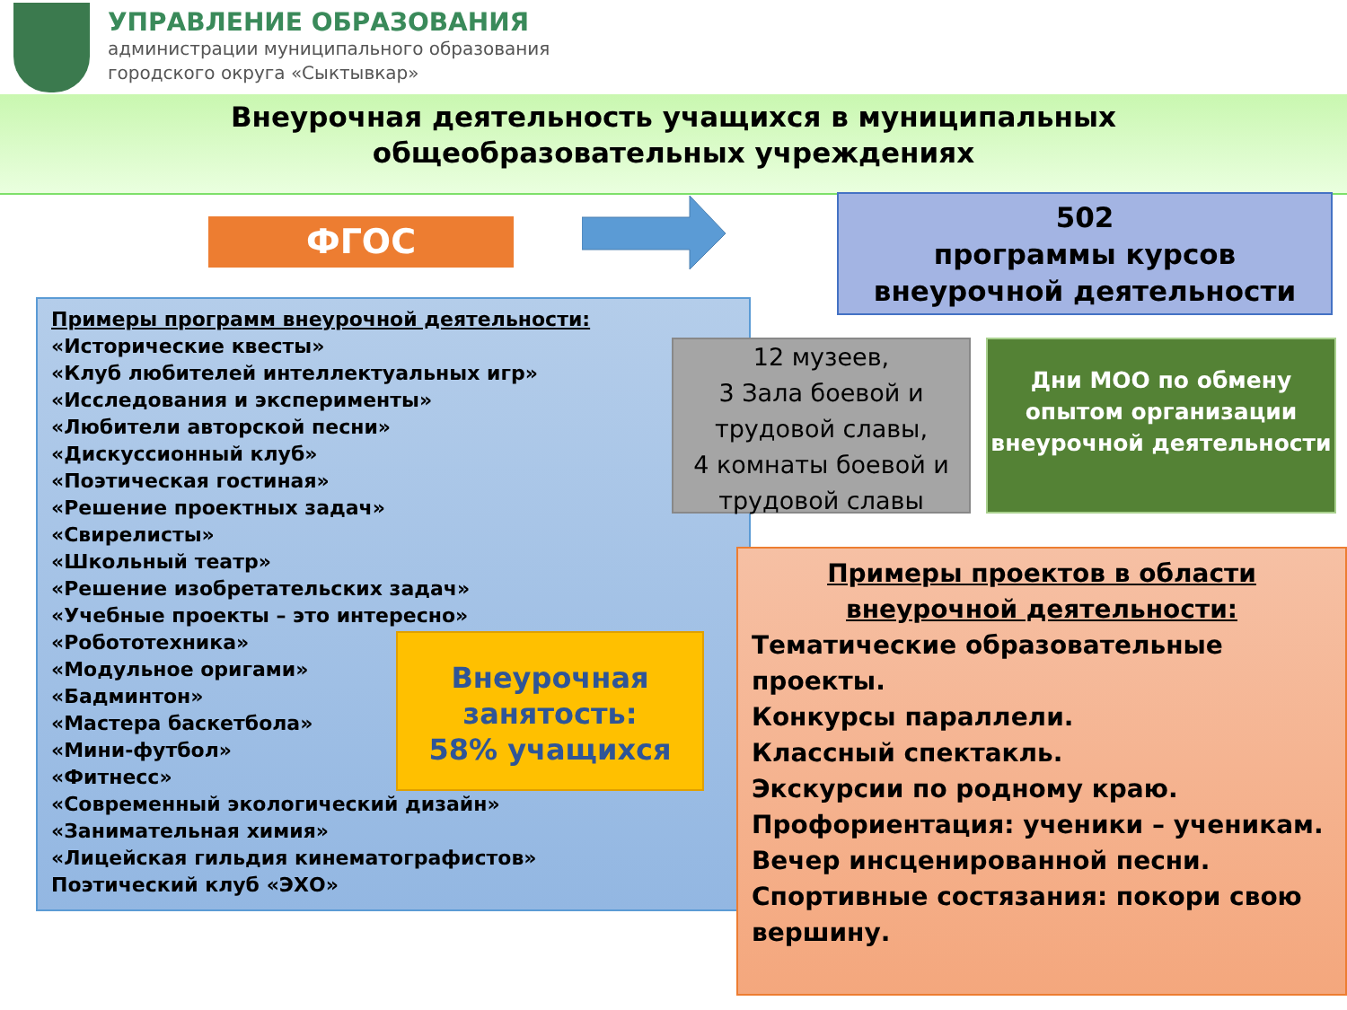УПРАВЛЕНИЕ ОБРАЗОВАНИЯ
администрации муниципального образования
городского округа «Сыктывкар»
Внеурочная деятельность учащихся в муниципальных
общеобразовательных учреждениях
ФГОС
502
программы курсов
внеурочной деятельности
Примеры программ внеурочной деятельности:
«Исторические квесты»
«Клуб любителей интеллектуальных игр»
«Исследования и эксперименты»
«Любители авторской песни»
«Дискуссионный клуб»
«Поэтическая гостиная»
«Решение проектных задач»
«Свирелисты»
«Школьный театр»
«Решение изобретательских задач»
«Учебные проекты – это интересно»
«Робототехника»
«Модульное оригами»
«Бадминтон»
«Мастера баскетбола»
«Мини-футбол»
«Фитнесс»
«Современный экологический дизайн»
«Занимательная химия»
«Лицейская гильдия кинематографистов»
Поэтический клуб «ЭХО»
Внеурочная занятость:
58% учащихся
12 музеев,
3 Зала боевой и трудовой славы,
4 комнаты боевой и трудовой славы
Дни МОО по обмену опытом организации внеурочной деятельности
Примеры проектов в области внеурочной деятельности:
Тематические образовательные проекты.
Конкурсы параллели.
Классный спектакль.
Экскурсии по родному краю.
Профориентация: ученики – ученикам.
Вечер инсценированной песни.
Спортивные состязания: покори свою вершину.